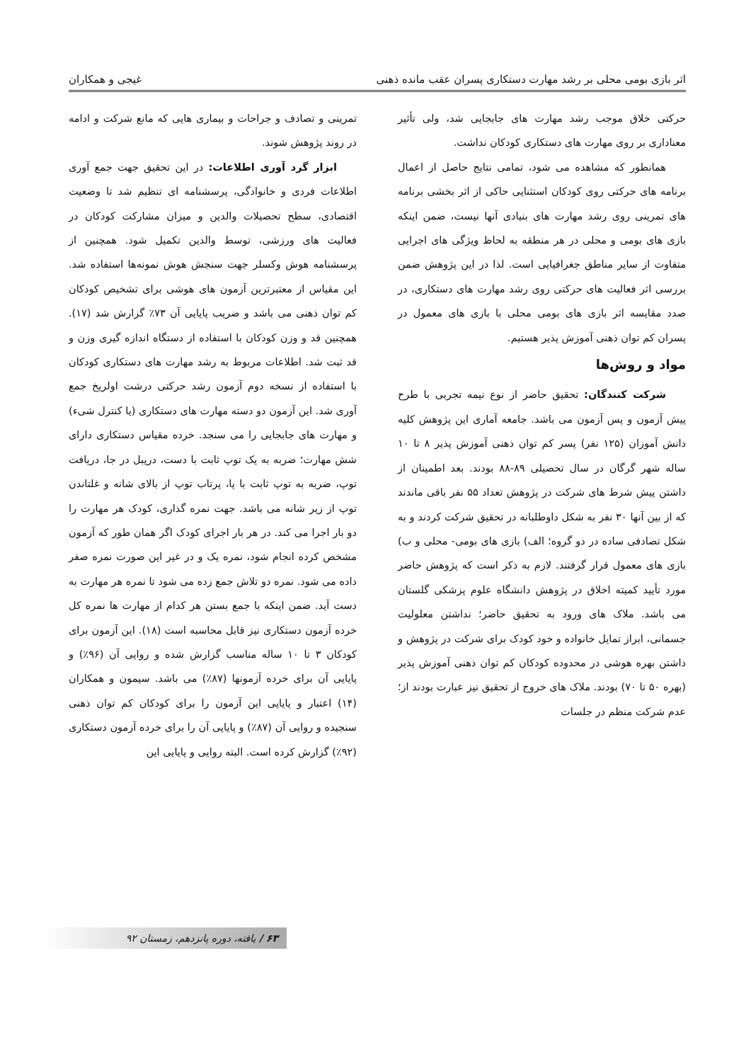اثر بازی بومی محلی بر رشد مهارت دستکاری پسران عقب مانده ذهنی غیجی و همکاران
حرکتی خلاق موجب رشد مهارت های جابجایی شد، ولی تأثیر معناداری بر روی مهارت های دستکاری کودکان نداشت.
همانطور که مشاهده می شود، تمامی نتایج حاصل از اعمال برنامه های حرکتی روی کودکان استثنایی حاکی از اثر بخشی برنامه های تمرینی روی رشد مهارت های بنیادی آنها نیست، ضمن اینکه بازی های بومی و محلی در هر منطقه به لحاظ ویژگی های اجرایی متفاوت از سایر مناطق جغرافیایی است. لذا در این پژوهش ضمن بررسی اثر فعالیت های حرکتی روی رشد مهارت های دستکاری، در صدد مقایسه اثر بازی های بومی محلی با بازی های معمول در پسران کم توان ذهنی آموزش پذیر هستیم.
مواد و روش‌ها
شرکت کنندگان: تحقیق حاضر از نوع نیمه تجربی با طرح پیش آزمون و پس آزمون می باشد. جامعه آماری این پژوهش کلیه دانش آموزان (۱۲۵ نفر) پسر کم توان ذهنی آموزش پذیر ۸ تا ۱۰ ساله شهر گرگان در سال تحصیلی ۸۹-۸۸ بودند. بعد اطمینان از داشتن پیش شرط های شرکت در پژوهش تعداد ۵۵ نفر باقی ماندند که از بین آنها ۳۰ نفر به شکل داوطلبانه در تحقیق شرکت کردند و به شکل تصادفی ساده در دو گروه؛ الف) بازی های بومی- محلی و ب) بازی های معمول قرار گرفتند. لازم به ذکر است که پژوهش حاضر مورد تأیید کمیته اخلاق در پژوهش دانشگاه علوم پزشکی گلستان می باشد. ملاک های ورود به تحقیق حاضر؛ نداشتن معلولیت جسمانی، ابراز تمایل خانواده و خود کودک برای شرکت در پژوهش و داشتن بهره هوشی در محدوده کودکان کم توان ذهنی آموزش پذیر (بهره ۵۰ تا ۷۰) بودند. ملاک های خروج از تحقیق نیز عبارت بودند از؛ عدم شرکت منظم در جلسات
تمرینی و تصادف و جراحات و بیماری هایی که مانع شرکت و ادامه در روند پژوهش شوند.
ابزار گرد آوری اطلاعات: در این تحقیق جهت جمع آوری اطلاعات فردی و خانوادگی، پرسشنامه ای تنظیم شد تا وضعیت اقتصادی، سطح تحصیلات والدین و میزان مشارکت کودکان در فعالیت های ورزشی، توسط والدین تکمیل شود. همچنین از پرسشنامه هوش وکسلر جهت سنجش هوش نمونه‌ها استفاده شد. این مقیاس از معتبرترین آزمون های هوشی برای تشخیص کودکان کم توان ذهنی می باشد و ضریب پایایی آن ۷۳٪ گزارش شد (۱۷). همچنین قد و وزن کودکان با استفاده از دستگاه اندازه گیری وزن و قد ثبت شد. اطلاعات مربوط به رشد مهارت های دستکاری کودکان با استفاده از نسخه دوم آزمون رشد حرکتی درشت اولریخ جمع آوری شد. این آزمون دو دسته مهارت های دستکاری (یا کنترل شیء) و مهارت های جابجایی را می سنجد. خرده مقیاس دستکاری دارای شش مهارت؛ ضربه به یک توپ ثابت با دست، دریبل در جا، دریافت توپ، ضربه به توپ ثابت با پا، پرتاب توپ از بالای شانه و غلتاندن توپ از زیر شانه می باشد. جهت نمره گذاری، کودک هر مهارت را دو بار اجرا می کند. در هر بار اجرای کودک اگر همان طور که آزمون مشخص کرده انجام شود، نمره یک و در غیر این صورت نمره صفر داده می شود. نمره دو تلاش جمع زده می شود تا نمره هر مهارت به دست آید. ضمن اینکه با جمع بستن هر کدام از مهارت ها نمره کل خرده آزمون دستکاری نیز قابل محاسبه است (۱۸). این آزمون برای کودکان ۳ تا ۱۰ ساله مناسب گزارش شده و روایی آن (۹۶٪) و پایایی آن برای خرده آزمونها (۸۷٪) می باشد. سیمون و همکاران (۱۴) اعتبار و پایایی این آزمون را برای کودکان کم توان ذهنی سنجیده و روایی آن (۸۷٪) و پایایی آن را برای خرده آزمون دستکاری (۹۲٪) گزارش کرده است. البته روایی و پایایی این
۶۳ / یافته، دوره پانزدهم، زمستان ۹۲